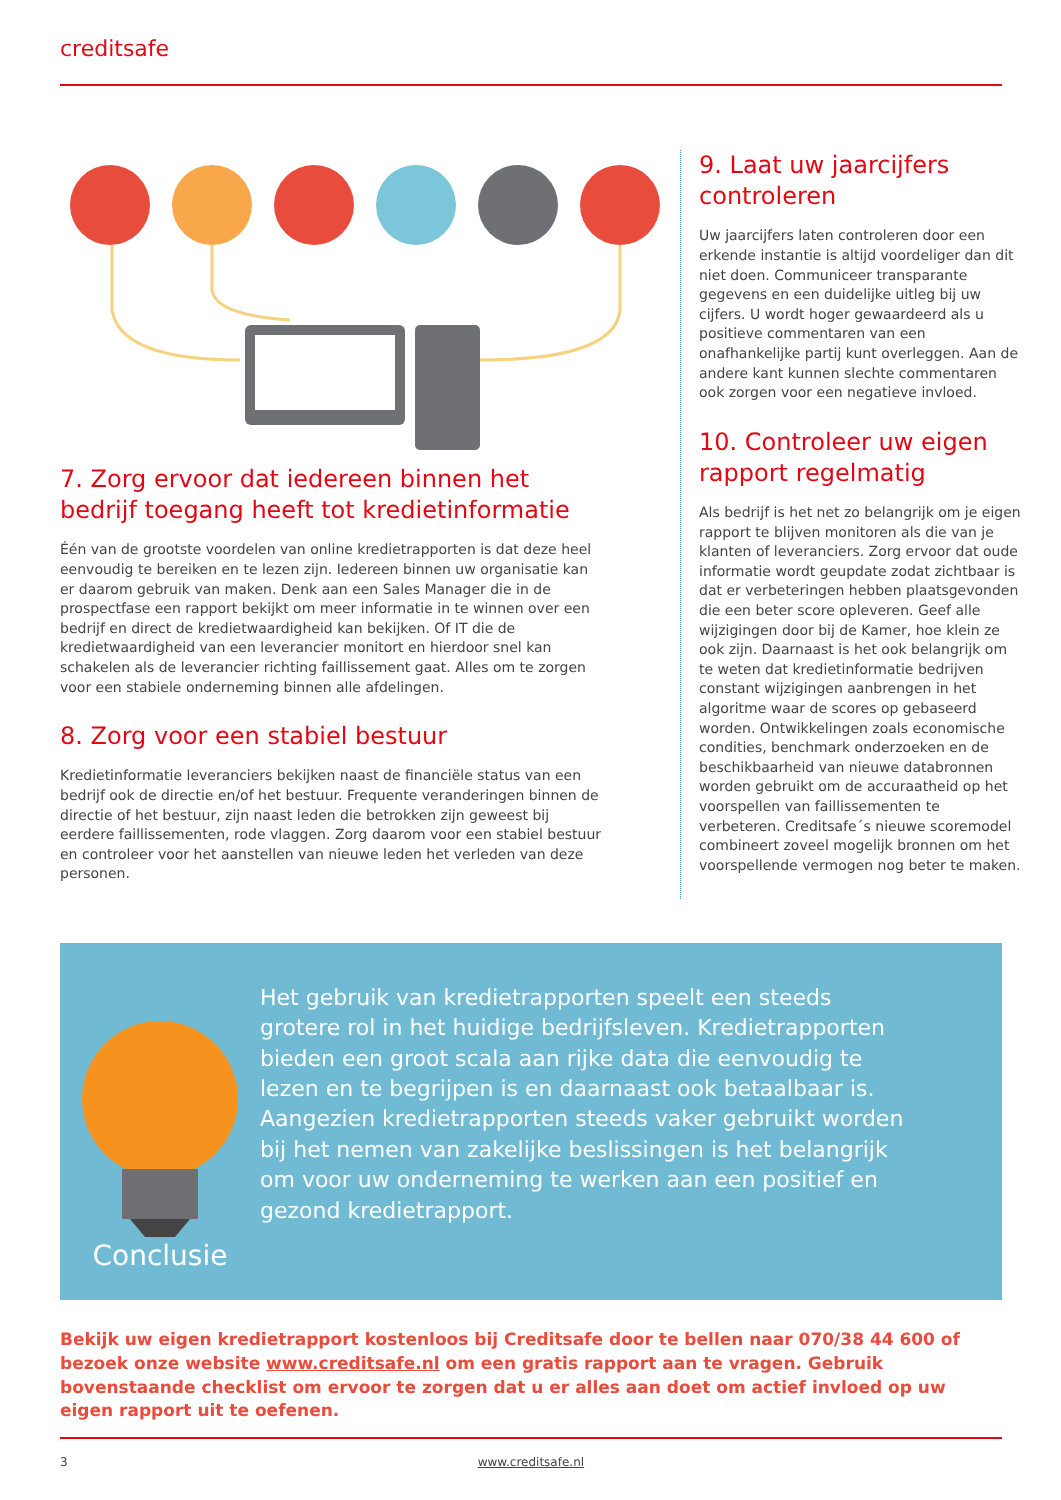creditsafe
7. Zorg ervoor dat iedereen binnen het bedrijf toegang heeft tot kredietinformatie
Één van de grootste voordelen van online kredietrapporten is dat deze heel eenvoudig te bereiken en te lezen zijn. Iedereen binnen uw organisatie kan er daarom gebruik van maken. Denk aan een Sales Manager die in de prospectfase een rapport bekijkt om meer informatie in te winnen over een bedrijf en direct de kredietwaardigheid kan bekijken. Of IT die de kredietwaardigheid van een leverancier monitort en hierdoor snel kan schakelen als de leverancier richting faillissement gaat. Alles om te zorgen voor een stabiele onderneming binnen alle afdelingen.
8. Zorg voor een stabiel bestuur
Kredietinformatie leveranciers bekijken naast de financiële status van een bedrijf ook de directie en/of het bestuur. Frequente veranderingen binnen de directie of het bestuur, zijn naast leden die betrokken zijn geweest bij eerdere faillissementen, rode vlaggen. Zorg daarom voor een stabiel bestuur en controleer voor het aanstellen van nieuwe leden het verleden van deze personen.
9. Laat uw jaarcijfers controleren
Uw jaarcijfers laten controleren door een erkende instantie is altijd voordeliger dan dit niet doen. Communiceer transparante gegevens en een duidelijke uitleg bij uw cijfers. U wordt hoger gewaardeerd als u positieve commentaren van een onafhankelijke partij kunt overleggen. Aan de andere kant kunnen slechte commentaren ook zorgen voor een negatieve invloed.
10. Controleer uw eigen rapport regelmatig
Als bedrijf is het net zo belangrijk om je eigen rapport te blijven monitoren als die van je klanten of leveranciers. Zorg ervoor dat oude informatie wordt geupdate zodat zichtbaar is dat er verbeteringen hebben plaatsgevonden die een beter score opleveren. Geef alle wijzigingen door bij de Kamer, hoe klein ze ook zijn. Daarnaast is het ook belangrijk om te weten dat kredietinformatie bedrijven constant wijzigingen aanbrengen in het algoritme waar de scores op gebaseerd worden. Ontwikkelingen zoals economische condities, benchmark onderzoeken en de beschikbaarheid van nieuwe databronnen worden gebruikt om de accuraatheid op het voorspellen van faillissementen te verbeteren. Creditsafe´s nieuwe scoremodel combineert zoveel mogelijk bronnen om het voorspellende vermogen nog beter te maken.
Conclusie
Het gebruik van kredietrapporten speelt een steeds grotere rol in het huidige bedrijfsleven. Kredietrapporten bieden een groot scala aan rijke data die eenvoudig te lezen en te begrijpen is en daarnaast ook betaalbaar is. Aangezien kredietrapporten steeds vaker gebruikt worden bij het nemen van zakelijke beslissingen is het belangrijk om voor uw onderneming te werken aan een positief en gezond kredietrapport.
Bekijk uw eigen kredietrapport kostenloos bij Creditsafe door te bellen naar 070/38 44 600 of bezoek onze website www.creditsafe.nl om een gratis rapport aan te vragen. Gebruik bovenstaande checklist om ervoor te zorgen dat u er alles aan doet om actief invloed op uw eigen rapport uit te oefenen.
3 www.creditsafe.nl